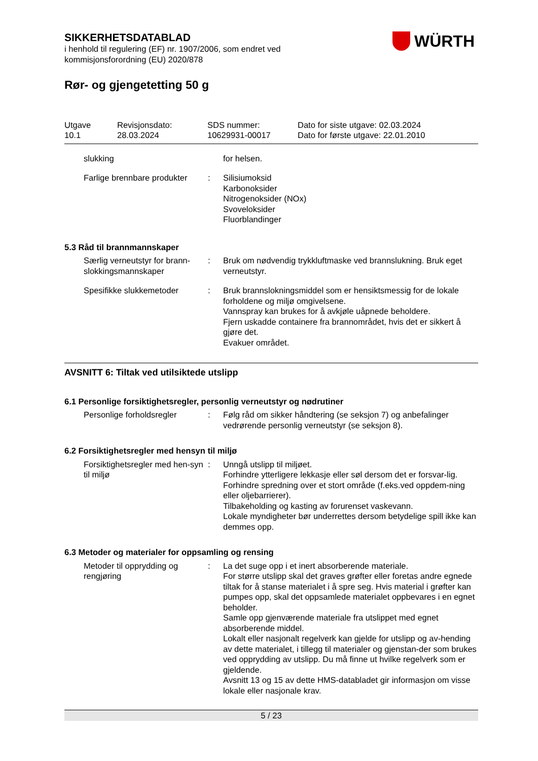WÜRTH
SIKKERHETSDATABLAD
i henhold til regulering (EF) nr. 1907/2006, som endret ved
kommisjonsforordning (EU) 2020/878
Rør- og gjengetetting 50 g
Utgave
10.1
Revisjonsdato:
28.03.2024
SDS nummer:
10629931-00017
Dato for siste utgave: 02.03.2024
Dato for første utgave: 22.01.2010
slukking for helsen.
Farlige brennbare produkter
: Silisiumoksid
Karbonoksider
Nitrogenoksider (NOx)
Svoveloksider
Fluorblandinger
5.3 Råd til brannmannskaper
Særlig verneutstyr for brann-slokkingsmannskaper
: Bruk om nødvendig trykkluftmaske ved brannslukning. Bruk eget verneutstyr.
Spesifikke slukkemetoder : Bruk brannslokningsmiddel som er hensiktsmessig for de lokale forholdene og miljø omgivelsene.
Vannspray kan brukes for å avkjøle uåpnede beholdere.
Fjern uskadde containere fra brannområdet, hvis det er sikkert å gjøre det.
Evakuer området.
AVSNITT 6: Tiltak ved utilsiktede utslipp
6.1 Personlige forsiktighetsregler, personlig verneutstyr og nødrutiner
Personlige forholdsregler
: Følg råd om sikker håndtering (se seksjon 7) og anbefalinger vedrørende personlig verneutstyr (se seksjon 8).
6.2 Forsiktighetsregler med hensyn til miljø
Forsiktighetsregler med hen-syn til miljø
: Unngå utslipp til miljøet.
Forhindre ytterligere lekkasje eller søl dersom det er forsvar-lig.
Forhindre spredning over et stort område (f.eks.ved oppdem-ning eller oljebarrierer).
Tilbakeholding og kasting av forurenset vaskevann.
Lokale myndigheter bør underrettes dersom betydelige spill ikke kan demmes opp.
6.3 Metoder og materialer for oppsamling og rensing
Metoder til opprydding og rengjøring
: La det suge opp i et inert absorberende materiale.
For større utslipp skal det graves grøfter eller foretas andre egnede tiltak for å stanse materialet i å spre seg. Hvis material i grøfter kan pumpes opp, skal det oppsamlede materialet oppbevares i en egnet beholder.
Samle opp gjenværende materiale fra utslippet med egnet absorberende middel.
Lokalt eller nasjonalt regelverk kan gjelde for utslipp og av-hending av dette materialet, i tillegg til materialer og gjenstan-der som brukes ved opprydding av utslipp. Du må finne ut hvilke regelverk som er gjeldende.
Avsnitt 13 og 15 av dette HMS-databladet gir informasjon om visse lokale eller nasjonale krav.
5 / 23